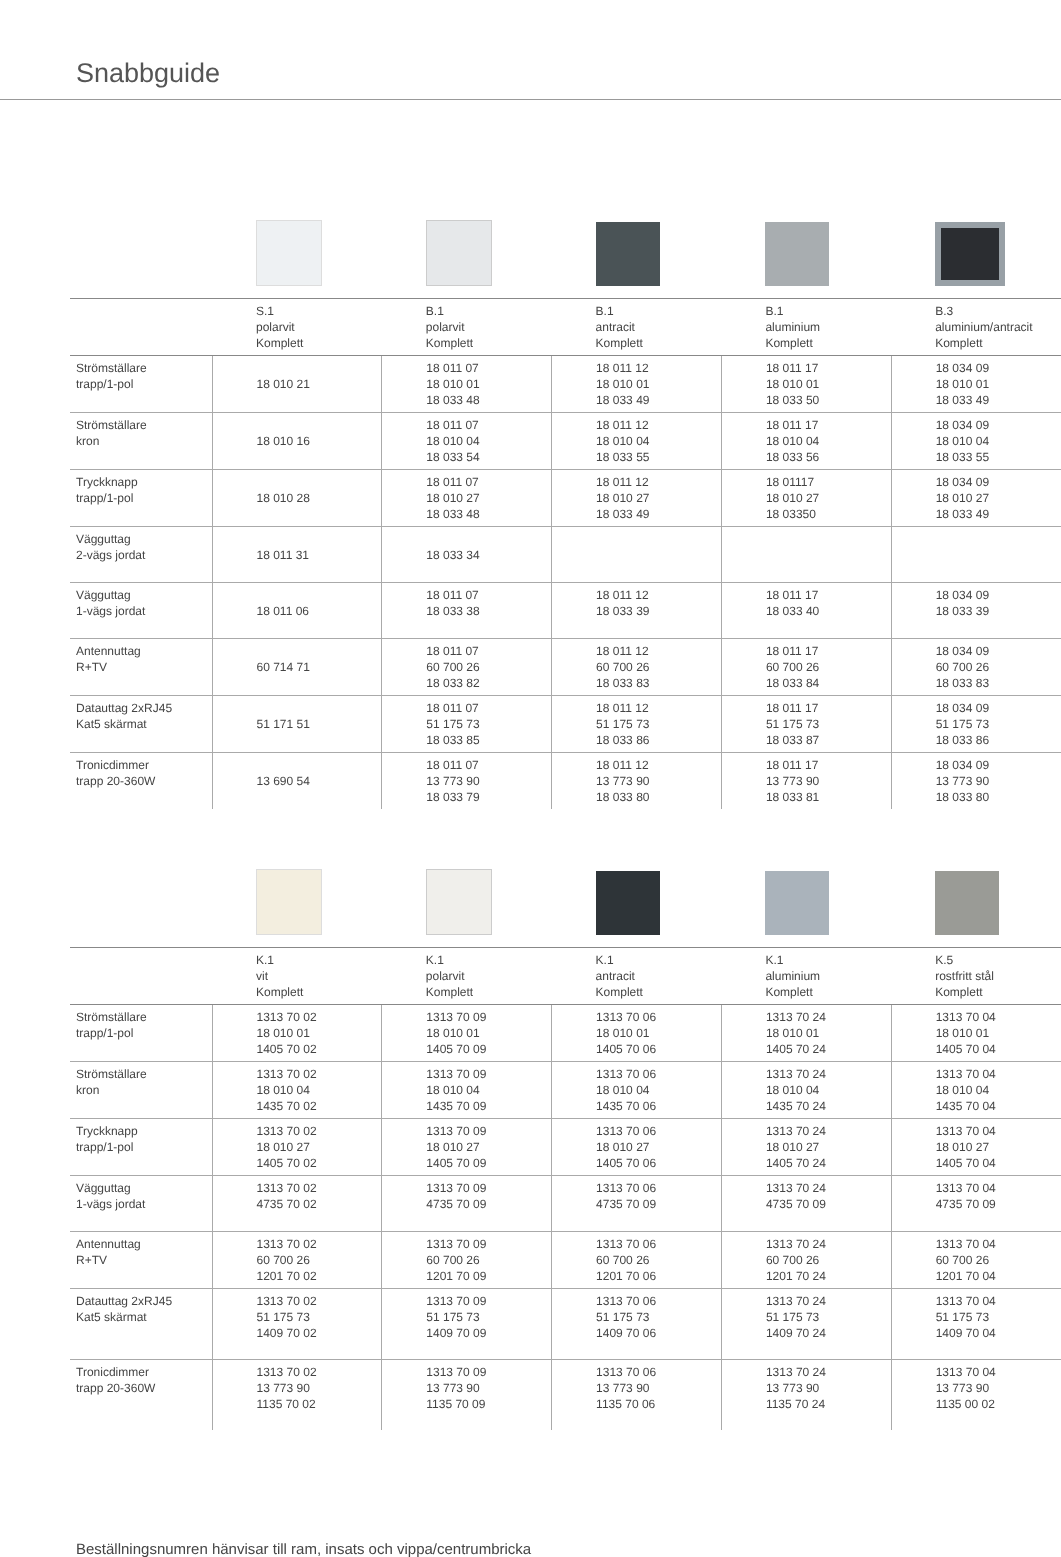Snabbguide
| | S.1 polarvit Komplett | B.1 polarvit Komplett | B.1 antracit Komplett | B.1 aluminium Komplett | B.3 aluminium/antracit Komplett |
| Strömställare trapp/1-pol | 18 010 21 | 18 011 07 18 010 01 18 033 48 | 18 011 12 18 010 01 18 033 49 | 18 011 17 18 010 01 18 033 50 | 18 034 09 18 010 01 18 033 49 |
| Strömställare kron | 18 010 16 | 18 011 07 18 010 04 18 033 54 | 18 011 12 18 010 04 18 033 55 | 18 011 17 18 010 04 18 033 56 | 18 034 09 18 010 04 18 033 55 |
| Tryckknapp trapp/1-pol | 18 010 28 | 18 011 07 18 010 27 18 033 48 | 18 011 12 18 010 27 18 033 49 | 18 01117 18 010 27 18 03350 | 18 034 09 18 010 27 18 033 49 |
| Vägguttag 2-vägs jordat | 18 011 31 | 18 033 34 | | | |
| Vägguttag 1-vägs jordat | 18 011 06 | 18 011 07 18 033 38 | 18 011 12 18 033 39 | 18 011 17 18 033 40 | 18 034 09 18 033 39 |
| Antennuttag R+TV | 60 714 71 | 18 011 07 60 700 26 18 033 82 | 18 011 12 60 700 26 18 033 83 | 18 011 17 60 700 26 18 033 84 | 18 034 09 60 700 26 18 033 83 |
| Datauttag 2xRJ45 Kat5 skärmat | 51 171 51 | 18 011 07 51 175 73 18 033 85 | 18 011 12 51 175 73 18 033 86 | 18 011 17 51 175 73 18 033 87 | 18 034 09 51 175 73 18 033 86 |
| Tronicdimmer trapp 20-360W | 13 690 54 | 18 011 07 13 773 90 18 033 79 | 18 011 12 13 773 90 18 033 80 | 18 011 17 13 773 90 18 033 81 | 18 034 09 13 773 90 18 033 80 |
| | K.1 vit Komplett | K.1 polarvit Komplett | K.1 antracit Komplett | K.1 aluminium Komplett | K.5 rostfritt stål Komplett |
| Strömställare trapp/1-pol | 1313 70 02 18 010 01 1405 70 02 | 1313 70 09 18 010 01 1405 70 09 | 1313 70 06 18 010 01 1405 70 06 | 1313 70 24 18 010 01 1405 70 24 | 1313 70 04 18 010 01 1405 70 04 |
| Strömställare kron | 1313 70 02 18 010 04 1435 70 02 | 1313 70 09 18 010 04 1435 70 09 | 1313 70 06 18 010 04 1435 70 06 | 1313 70 24 18 010 04 1435 70 24 | 1313 70 04 18 010 04 1435 70 04 |
| Tryckknapp trapp/1-pol | 1313 70 02 18 010 27 1405 70 02 | 1313 70 09 18 010 27 1405 70 09 | 1313 70 06 18 010 27 1405 70 06 | 1313 70 24 18 010 27 1405 70 24 | 1313 70 04 18 010 27 1405 70 04 |
| Vägguttag 1-vägs jordat | 1313 70 02 4735 70 02 | 1313 70 09 4735 70 09 | 1313 70 06 4735 70 09 | 1313 70 24 4735 70 09 | 1313 70 04 4735 70 09 |
| Antennuttag R+TV | 1313 70 02 60 700 26 1201 70 02 | 1313 70 09 60 700 26 1201 70 09 | 1313 70 06 60 700 26 1201 70 06 | 1313 70 24 60 700 26 1201 70 24 | 1313 70 04 60 700 26 1201 70 04 |
| Datauttag 2xRJ45 Kat5 skärmat | 1313 70 02 51 175 73 1409 70 02 | 1313 70 09 51 175 73 1409 70 09 | 1313 70 06 51 175 73 1409 70 06 | 1313 70 24 51 175 73 1409 70 24 | 1313 70 04 51 175 73 1409 70 04 |
| Tronicdimmer trapp 20-360W | 1313 70 02 13 773 90 1135 70 02 | 1313 70 09 13 773 90 1135 70 09 | 1313 70 06 13 773 90 1135 70 06 | 1313 70 24 13 773 90 1135 70 24 | 1313 70 04 13 773 90 1135 00 02 |
Beställningsnumren hänvisar till ram, insats och vippa/centrumbricka